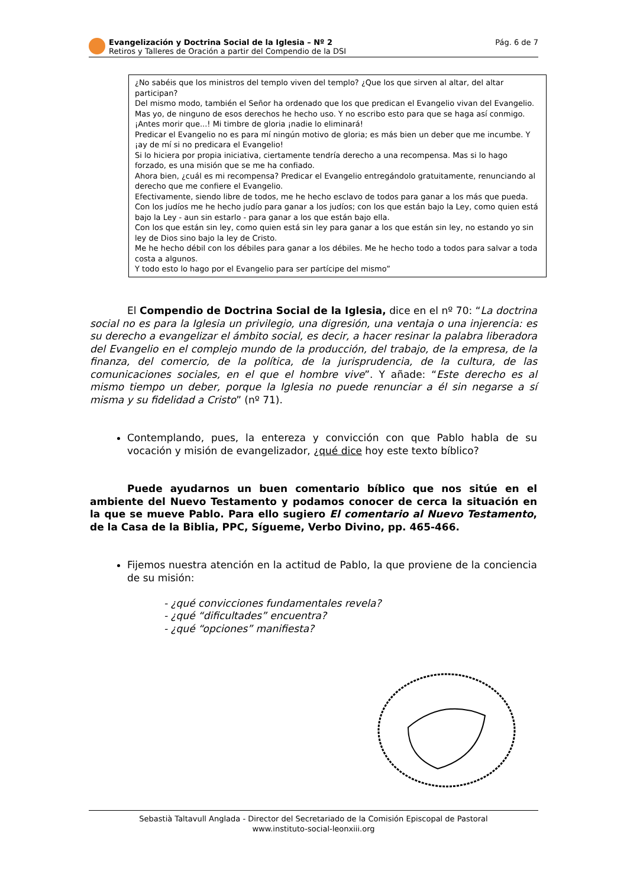Evangelización y Doctrina Social de la Iglesia – Nº 2
Retiros y Talleres de Oración a partir del Compendio de la DSI
Pág. 6 de 7
¿No sabéis que los ministros del templo viven del templo? ¿Que los que sirven al altar, del altar participan?
Del mismo modo, también el Señor ha ordenado que los que predican el Evangelio vivan del Evangelio.
Mas yo, de ninguno de esos derechos he hecho uso. Y no escribo esto para que se haga así conmigo. ¡Antes morir que...! Mi timbre de gloria ¡nadie lo eliminará!
Predicar el Evangelio no es para mí ningún motivo de gloria; es más bien un deber que me incumbe. Y ¡ay de mí si no predicara el Evangelio!
Si lo hiciera por propia iniciativa, ciertamente tendría derecho a una recompensa. Mas si lo hago forzado, es una misión que se me ha confiado.
Ahora bien, ¿cuál es mi recompensa? Predicar el Evangelio entregándolo gratuitamente, renunciando al derecho que me confiere el Evangelio.
Efectivamente, siendo libre de todos, me he hecho esclavo de todos para ganar a los más que pueda.
Con los judíos me he hecho judío para ganar a los judíos; con los que están bajo la Ley, como quien está bajo la Ley - aun sin estarlo - para ganar a los que están bajo ella.
Con los que están sin ley, como quien está sin ley para ganar a los que están sin ley, no estando yo sin ley de Dios sino bajo la ley de Cristo.
Me he hecho débil con los débiles para ganar a los débiles. Me he hecho todo a todos para salvar a toda costa a algunos.
Y todo esto lo hago por el Evangelio para ser partícipe del mismo”
El Compendio de Doctrina Social de la Iglesia, dice en el nº 70: “La doctrina social no es para la Iglesia un privilegio, una digresión, una ventaja o una injerencia: es su derecho a evangelizar el ámbito social, es decir, a hacer resinar la palabra liberadora del Evangelio en el complejo mundo de la producción, del trabajo, de la empresa, de la finanza, del comercio, de la política, de la jurisprudencia, de la cultura, de las comunicaciones sociales, en el que el hombre vive”. Y añade: “Este derecho es al mismo tiempo un deber, porque la Iglesia no puede renunciar a él sin negarse a sí misma y su fidelidad a Cristo” (nº 71).
Contemplando, pues, la entereza y convicción con que Pablo habla de su vocación y misión de evangelizador, ¿qué dice hoy este texto bíblico?
Puede ayudarnos un buen comentario bíblico que nos sitúe en el ambiente del Nuevo Testamento y podamos conocer de cerca la situación en la que se mueve Pablo. Para ello sugiero El comentario al Nuevo Testamento, de la Casa de la Biblia, PPC, Sígueme, Verbo Divino, pp. 465-466.
Fijemos nuestra atención en la actitud de Pablo, la que proviene de la conciencia de su misión:
- ¿qué convicciones fundamentales revela?
- ¿qué “dificultades” encuentra?
- ¿qué “opciones” manifiesta?
Sebastià Taltavull Anglada - Director del Secretariado de la Comisión Episcopal de Pastoral
www.instituto-social-leonxiii.org